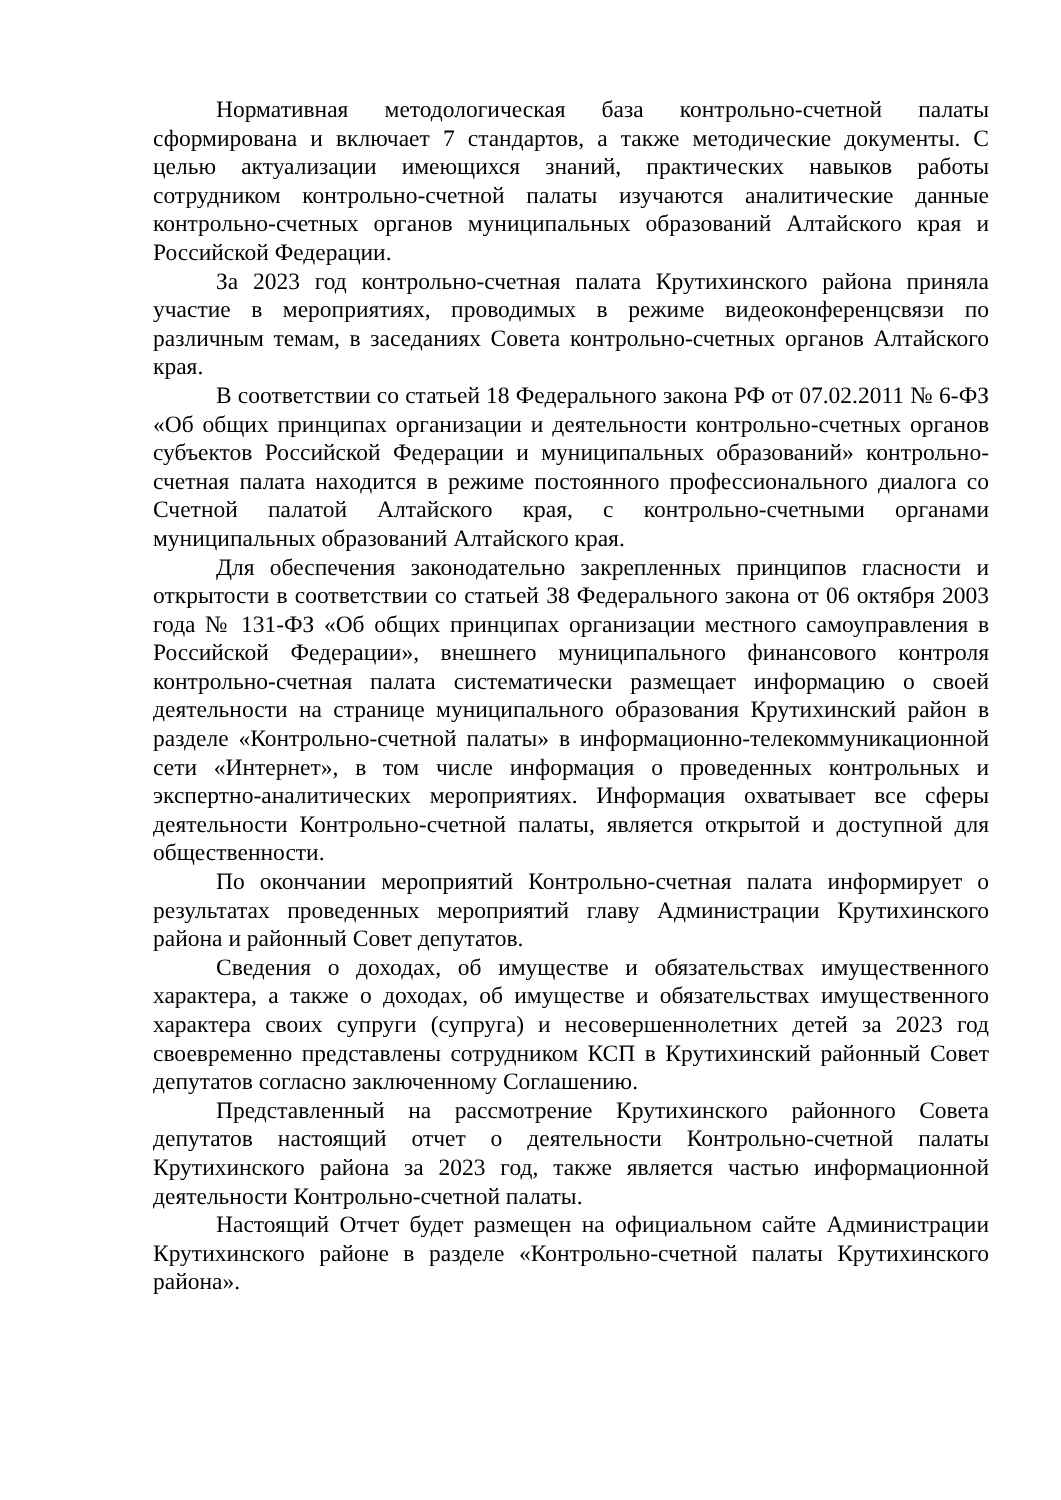Нормативная методологическая база контрольно-счетной палаты сформирована и включает 7 стандартов, а также методические документы. С целью актуализации имеющихся знаний, практических навыков работы сотрудником контрольно-счетной палаты изучаются аналитические данные контрольно-счетных органов муниципальных образований Алтайского края и Российской Федерации.
За 2023 год контрольно-счетная палата Крутихинского района приняла участие в мероприятиях, проводимых в режиме видеоконференцсвязи по различным темам, в заседаниях Совета контрольно-счетных органов Алтайского края.
В соответствии со статьей 18 Федерального закона РФ от 07.02.2011 № 6-ФЗ «Об общих принципах организации и деятельности контрольно-счетных органов субъектов Российской Федерации и муниципальных образований» контрольно-счетная палата находится в режиме постоянного профессионального диалога со Счетной палатой Алтайского края, с контрольно-счетными органами муниципальных образований Алтайского края.
Для обеспечения законодательно закрепленных принципов гласности и открытости в соответствии со статьей 38 Федерального закона от 06 октября 2003 года № 131-ФЗ «Об общих принципах организации местного самоуправления в Российской Федерации», внешнего муниципального финансового контроля контрольно-счетная палата систематически размещает информацию о своей деятельности на странице муниципального образования Крутихинский район в разделе «Контрольно-счетной палаты» в информационно-телекоммуникационной сети «Интернет», в том числе информация о проведенных контрольных и экспертно-аналитических мероприятиях. Информация охватывает все сферы деятельности Контрольно-счетной палаты, является открытой и доступной для общественности.
По окончании мероприятий Контрольно-счетная палата информирует о результатах проведенных мероприятий главу Администрации Крутихинского района и районный Совет депутатов.
Сведения о доходах, об имуществе и обязательствах имущественного характера, а также о доходах, об имуществе и обязательствах имущественного характера своих супруги (супруга) и несовершеннолетних детей за 2023 год своевременно представлены сотрудником КСП в Крутихинский районный Совет депутатов согласно заключенному Соглашению.
Представленный на рассмотрение Крутихинского районного Совета депутатов настоящий отчет о деятельности Контрольно-счетной палаты Крутихинского района за 2023 год, также является частью информационной деятельности Контрольно-счетной палаты.
Настоящий Отчет будет размещен на официальном сайте Администрации Крутихинского районе в разделе «Контрольно-счетной палаты Крутихинского района».